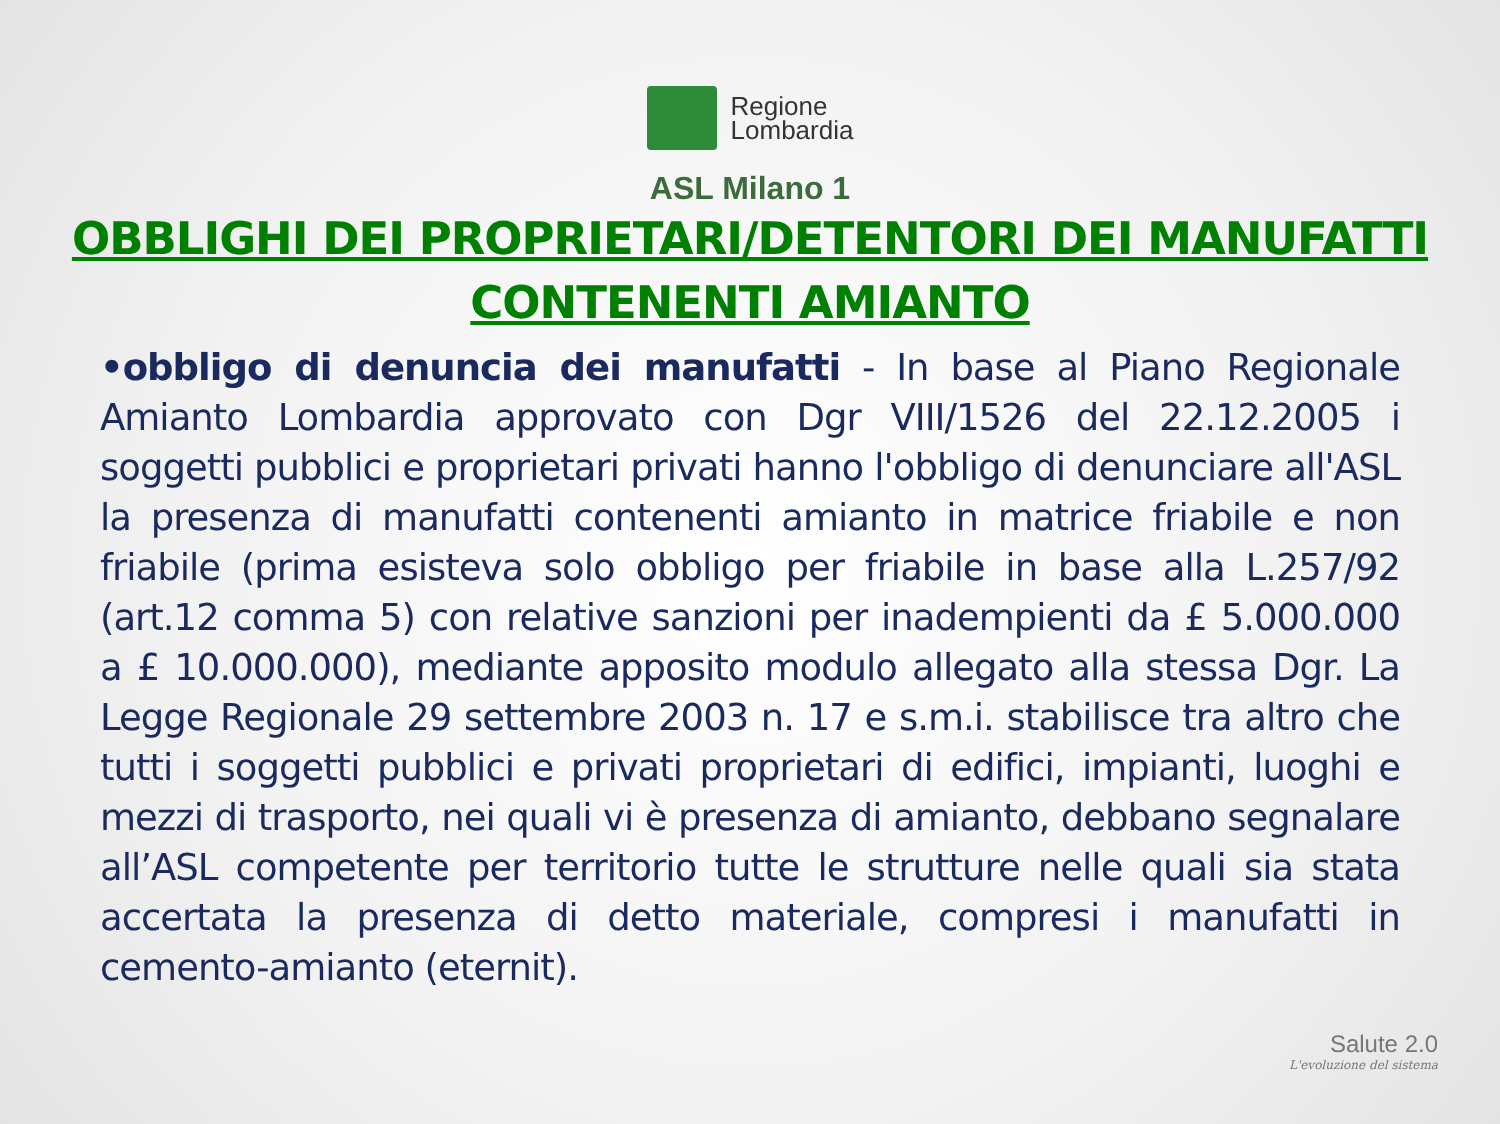Regione
Lombardia
ASL Milano 1
OBBLIGHI DEI PROPRIETARI/DETENTORI DEI MANUFATTI
CONTENENTI AMIANTO
•obbligo di denuncia dei manufatti - In base al Piano Regionale Amianto Lombardia approvato con Dgr VIII/1526 del 22.12.2005 i soggetti pubblici e proprietari privati hanno l'obbligo di denunciare all'ASL la presenza di manufatti contenenti amianto in matrice friabile e non friabile (prima esisteva solo obbligo per friabile in base alla L.257/92 (art.12 comma 5) con relative sanzioni per inadempienti da £ 5.000.000 a £ 10.000.000), mediante apposito modulo allegato alla stessa Dgr. La Legge Regionale 29 settembre 2003 n. 17 e s.m.i. stabilisce tra altro che tutti i soggetti pubblici e privati proprietari di edifici, impianti, luoghi e mezzi di trasporto, nei quali vi è presenza di amianto, debbano segnalare all’ASL competente per territorio tutte le strutture nelle quali sia stata accertata la presenza di detto materiale, compresi i manufatti in cemento-amianto (eternit).
Salute 2.0
L'evoluzione del sistema